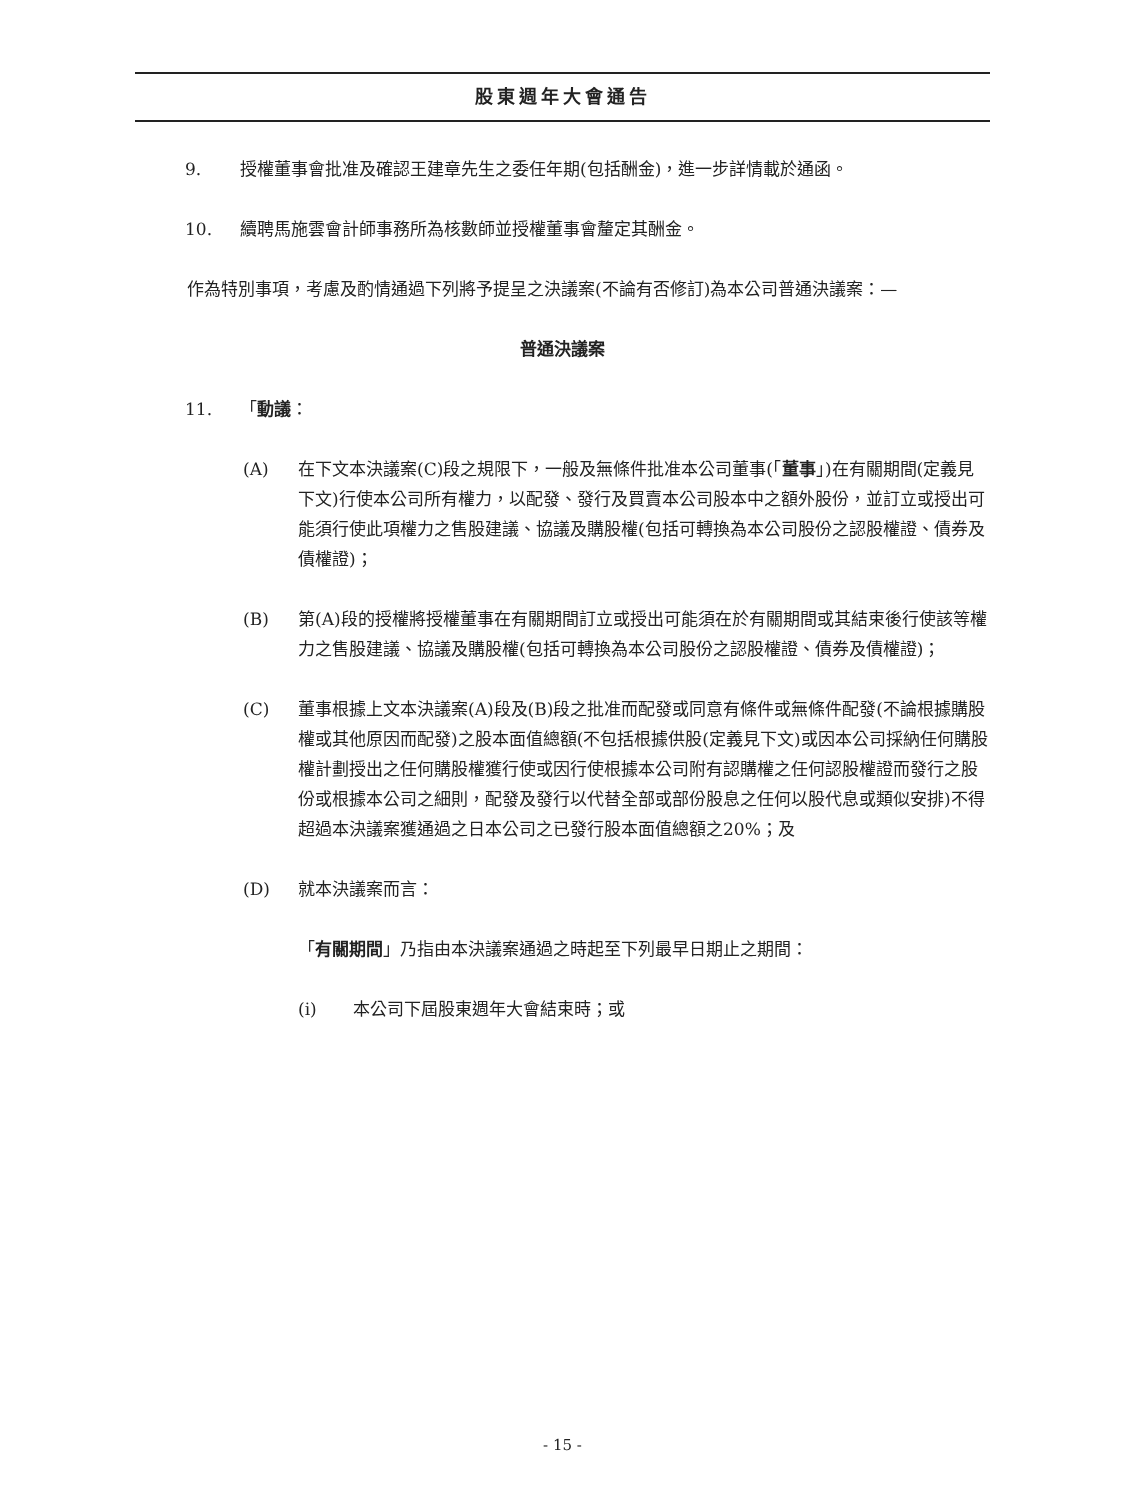股東週年大會通告
9. 授權董事會批准及確認王建章先生之委任年期(包括酬金)，進一步詳情載於通函。
10. 續聘馬施雲會計師事務所為核數師並授權董事會釐定其酬金。
作為特別事項，考慮及酌情通過下列將予提呈之決議案(不論有否修訂)為本公司普通決議案：—
普通決議案
11. 「動議：
(A) 在下文本決議案(C)段之規限下，一般及無條件批准本公司董事(「董事」)在有關期間(定義見下文)行使本公司所有權力，以配發、發行及買賣本公司股本中之額外股份，並訂立或授出可能須行使此項權力之售股建議、協議及購股權(包括可轉換為本公司股份之認股權證、債券及債權證)；
(B) 第(A)段的授權將授權董事在有關期間訂立或授出可能須在於有關期間或其結束後行使該等權力之售股建議、協議及購股權(包括可轉換為本公司股份之認股權證、債券及債權證)；
(C) 董事根據上文本決議案(A)段及(B)段之批准而配發或同意有條件或無條件配發(不論根據購股權或其他原因而配發)之股本面值總額(不包括根據供股(定義見下文)或因本公司採納任何購股權計劃授出之任何購股權獲行使或因行使根據本公司附有認購權之任何認股權證而發行之股份或根據本公司之細則，配發及發行以代替全部或部份股息之任何以股代息或類似安排)不得超過本決議案獲通過之日本公司之已發行股本面值總額之20%；及
(D) 就本決議案而言：
「有關期間」乃指由本決議案通過之時起至下列最早日期止之期間：
(i) 本公司下屆股東週年大會結束時；或
- 15 -